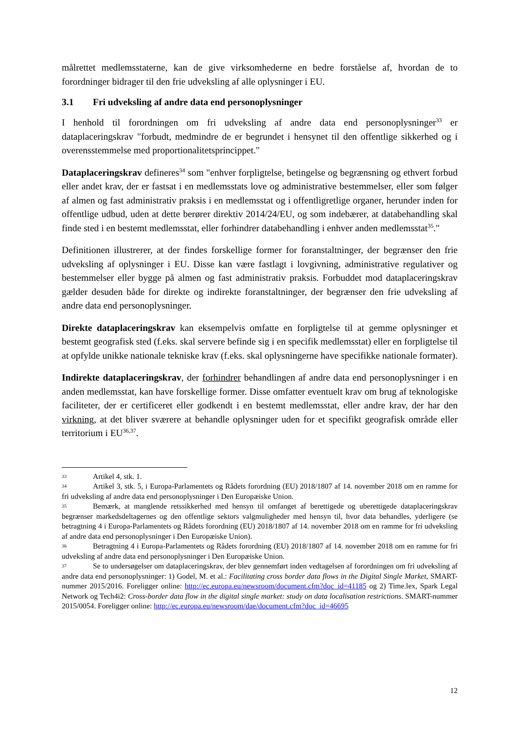målrettet medlemsstaterne, kan de give virksomhederne en bedre forståelse af, hvordan de to forordninger bidrager til den frie udveksling af alle oplysninger i EU.
3.1 Fri udveksling af andre data end personoplysninger
I henhold til forordningen om fri udveksling af andre data end personoplysninger<sup>33</sup> er dataplaceringskrav "forbudt, medmindre de er begrundet i hensynet til den offentlige sikkerhed og i overensstemmelse med proportionalitetsprincippet."
Dataplaceringskrav defineres<sup>34</sup> som "enhver forpligtelse, betingelse og begrænsning og ethvert forbud eller andet krav, der er fastsat i en medlemsstats love og administrative bestemmelser, eller som følger af almen og fast administrativ praksis i en medlemsstat og i offentligretlige organer, herunder inden for offentlige udbud, uden at dette berører direktiv 2014/24/EU, og som indebærer, at databehandling skal finde sted i en bestemt medlemsstat, eller forhindrer databehandling i enhver anden medlemsstat<sup>35</sup>."
Definitionen illustrerer, at der findes forskellige former for foranstaltninger, der begrænser den frie udveksling af oplysninger i EU. Disse kan være fastlagt i lovgivning, administrative regulativer og bestemmelser eller bygge på almen og fast administrativ praksis. Forbuddet mod dataplaceringskrav gælder desuden både for direkte og indirekte foranstaltninger, der begrænser den frie udveksling af andre data end personoplysninger.
Direkte dataplaceringskrav kan eksempelvis omfatte en forpligtelse til at gemme oplysninger et bestemt geografisk sted (f.eks. skal servere befinde sig i en specifik medlemsstat) eller en forpligtelse til at opfylde unikke nationale tekniske krav (f.eks. skal oplysningerne have specifikke nationale formater).
Indirekte dataplaceringskrav, der forhindrer behandlingen af andre data end personoplysninger i en anden medlemsstat, kan have forskellige former. Disse omfatter eventuelt krav om brug af teknologiske faciliteter, der er certificeret eller godkendt i en bestemt medlemsstat, eller andre krav, der har den virkning, at det bliver sværere at behandle oplysninger uden for et specifikt geografisk område eller territorium i EU<sup>36,37</sup>.
33 Artikel 4, stk. 1.
34 Artikel 3, stk. 5, i Europa-Parlamentets og Rådets forordning (EU) 2018/1807 af 14. november 2018 om en ramme for fri udveksling af andre data end personoplysninger i Den Europæiske Union.
35 Bemærk, at manglende retssikkerhed med hensyn til omfanget af berettigede og uberettigede dataplaceringskrav begrænser markedsdeltagernes og den offentlige sektors valgmuligheder med hensyn til, hvor data behandles, yderligere (se betragtning 4 i Europa-Parlamentets og Rådets forordning (EU) 2018/1807 af 14. november 2018 om en ramme for fri udveksling af andre data end personoplysninger i Den Europæiske Union).
36 Betragtning 4 i Europa-Parlamentets og Rådets forordning (EU) 2018/1807 af 14. november 2018 om en ramme for fri udveksling af andre data end personoplysninger i Den Europæiske Union.
37 Se to undersøgelser om dataplaceringskrav, der blev gennemført inden vedtagelsen af forordningen om fri udveksling af andre data end personoplysninger: 1) Godel, M. et al.: Facilitating cross border data flows in the Digital Single Market, SMART-nummer 2015/2016. Foreligger online: http://ec.europa.eu/newsroom/document.cfm?doc_id=41185 og 2) Time.lex, Spark Legal Network og Tech4i2: Cross-border data flow in the digital single market: study on data localisation restrictions. SMART-nummer 2015/0054. Foreligger online: http://ec.europa.eu/newsroom/dae/document.cfm?doc_id=46695
12